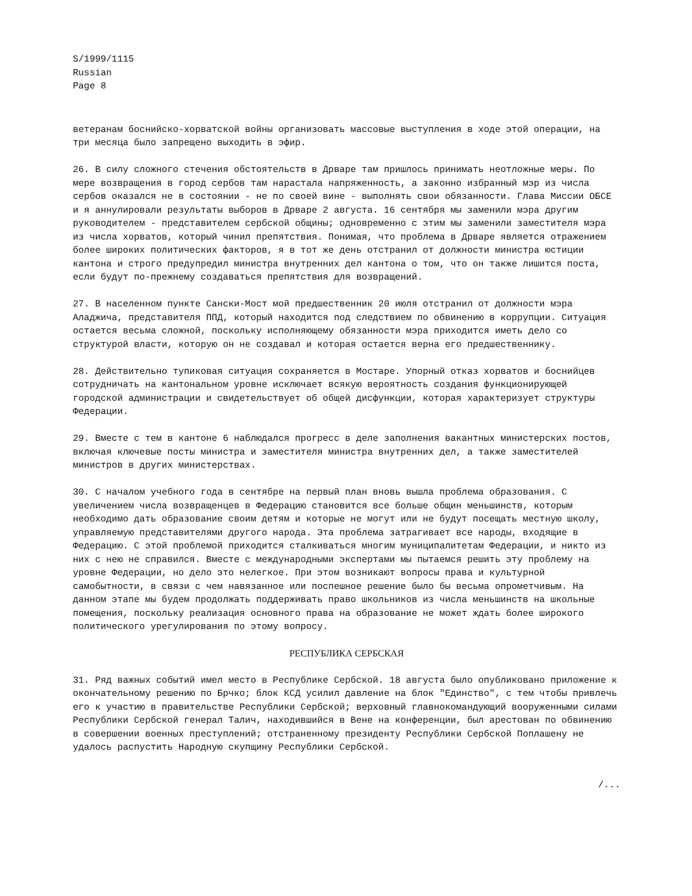S/1999/1115
Russian
Page 8
ветеранам боснийско-хорватской войны организовать массовые выступления в ходе этой операции, на три месяца было запрещено выходить в эфир.
26. В силу сложного стечения обстоятельств в Дрваре там пришлось принимать неотложные меры. По мере возвращения в город сербов там нарастала напряженность, а законно избранный мэр из числа сербов оказался не в состоянии - не по своей вине - выполнять свои обязанности. Глава Миссии ОБСЕ и я аннулировали результаты выборов в Дрваре 2 августа. 16 сентября мы заменили мэра другим руководителем - представителем сербской общины; одновременно с этим мы заменили заместителя мэра из числа хорватов, который чинил препятствия. Понимая, что проблема в Дрваре является отражением более широких политических факторов, я в тот же день отстранил от должности министра юстиции кантона и строго предупредил министра внутренних дел кантона о том, что он также лишится поста, если будут по-прежнему создаваться препятствия для возвращений.
27. В населенном пункте Сански-Мост мой предшественник 20 июля отстранил от должности мэра Аладжича, представителя ППД, который находится под следствием по обвинению в коррупции. Ситуация остается весьма сложной, поскольку исполняющему обязанности мэра приходится иметь дело со структурой власти, которую он не создавал и которая остается верна его предшественнику.
28. Действительно тупиковая ситуация сохраняется в Мостаре. Упорный отказ хорватов и боснийцев сотрудничать на кантональном уровне исключает всякую вероятность создания функционирующей городской администрации и свидетельствует об общей дисфункции, которая характеризует структуры Федерации.
29. Вместе с тем в кантоне 6 наблюдался прогресс в деле заполнения вакантных министерских постов, включая ключевые посты министра и заместителя министра внутренних дел, а также заместителей министров в других министерствах.
30. С началом учебного года в сентябре на первый план вновь вышла проблема образования. С увеличением числа возвращенцев в Федерацию становится все больше общин меньшинств, которым необходимо дать образование своим детям и которые не могут или не будут посещать местную школу, управляемую представителями другого народа. Эта проблема затрагивает все народы, входящие в Федерацию. С этой проблемой приходится сталкиваться многим муниципалитетам Федерации, и никто из них с нею не справился. Вместе с международными экспертами мы пытаемся решить эту проблему на уровне Федерации, но дело это нелегкое. При этом возникают вопросы права и культурной самобытности, в связи с чем навязанное или поспешное решение было бы весьма опрометчивым. На данном этапе мы будем продолжать поддерживать право школьников из числа меньшинств на школьные помещения, поскольку реализация основного права на образование не может ждать более широкого политического урегулирования по этому вопросу.
РЕСПУБЛИКА СЕРБСКАЯ
31. Ряд важных событий имел место в Республике Сербской. 18 августа было опубликовано приложение к окончательному решению по Брчко; блок КСД усилил давление на блок "Единство", с тем чтобы привлечь его к участию в правительстве Республики Сербской; верховный главнокомандующий вооруженными силами Республики Сербской генерал Талич, находившийся в Вене на конференции, был арестован по обвинению в совершении военных преступлений; отстраненному президенту Республики Сербской Поплашену не удалось распустить Народную скупщину Республики Сербской.
/...